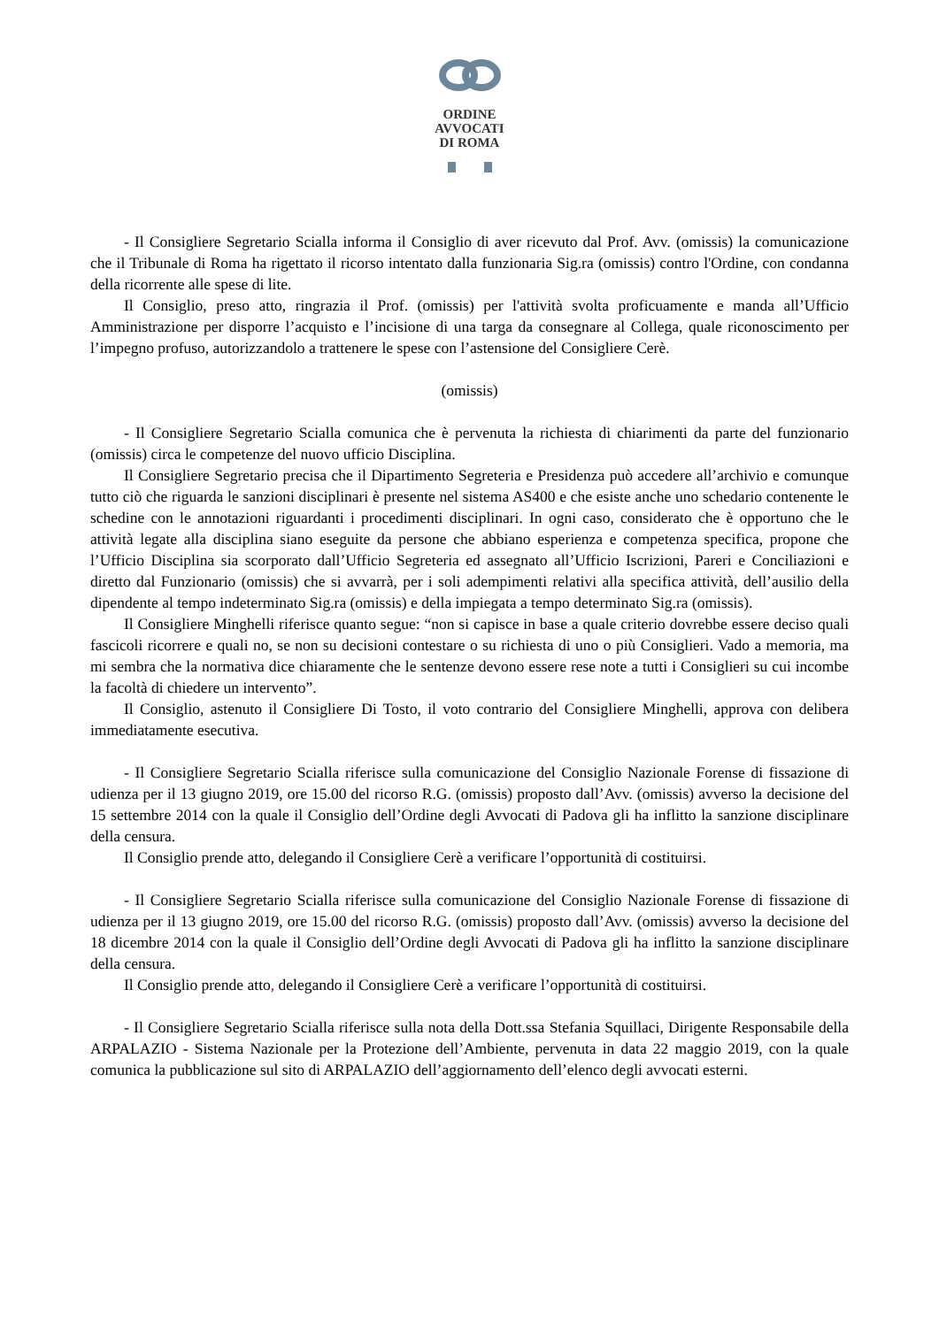ORDINE
AVVOCATI
DI ROMA
- Il Consigliere Segretario Scialla informa il Consiglio di aver ricevuto dal Prof. Avv. (omissis) la comunicazione che il Tribunale di Roma ha rigettato il ricorso intentato dalla funzionaria Sig.ra (omissis) contro l'Ordine, con condanna della ricorrente alle spese di lite.
Il Consiglio, preso atto, ringrazia il Prof. (omissis) per l'attività svolta proficuamente e manda all’Ufficio Amministrazione per disporre l’acquisto e l’incisione di una targa da consegnare al Collega, quale riconoscimento per l’impegno profuso, autorizzandolo a trattenere le spese con l’astensione del Consigliere Cerè.
(omissis)
- Il Consigliere Segretario Scialla comunica che è pervenuta la richiesta di chiarimenti da parte del funzionario (omissis) circa le competenze del nuovo ufficio Disciplina.
Il Consigliere Segretario precisa che il Dipartimento Segreteria e Presidenza può accedere all’archivio e comunque tutto ciò che riguarda le sanzioni disciplinari è presente nel sistema AS400 e che esiste anche uno schedario contenente le schedine con le annotazioni riguardanti i procedimenti disciplinari. In ogni caso, considerato che è opportuno che le attività legate alla disciplina siano eseguite da persone che abbiano esperienza e competenza specifica, propone che l’Ufficio Disciplina sia scorporato dall’Ufficio Segreteria ed assegnato all’Ufficio Iscrizioni, Pareri e Conciliazioni e diretto dal Funzionario (omissis) che si avvarrà, per i soli adempimenti relativi alla specifica attività, dell’ausilio della dipendente al tempo indeterminato Sig.ra (omissis) e della impiegata a tempo determinato Sig.ra (omissis).
Il Consigliere Minghelli riferisce quanto segue: “non si capisce in base a quale criterio dovrebbe essere deciso quali fascicoli ricorrere e quali no, se non su decisioni contestare o su richiesta di uno o più Consiglieri. Vado a memoria, ma mi sembra che la normativa dice chiaramente che le sentenze devono essere rese note a tutti i Consiglieri su cui incombe la facoltà di chiedere un intervento”.
Il Consiglio, astenuto il Consigliere Di Tosto, il voto contrario del Consigliere Minghelli, approva con delibera immediatamente esecutiva.
- Il Consigliere Segretario Scialla riferisce sulla comunicazione del Consiglio Nazionale Forense di fissazione di udienza per il 13 giugno 2019, ore 15.00 del ricorso R.G. (omissis) proposto dall’Avv. (omissis) avverso la decisione del 15 settembre 2014 con la quale il Consiglio dell’Ordine degli Avvocati di Padova gli ha inflitto la sanzione disciplinare della censura.
Il Consiglio prende atto, delegando il Consigliere Cerè a verificare l’opportunità di costituirsi.
- Il Consigliere Segretario Scialla riferisce sulla comunicazione del Consiglio Nazionale Forense di fissazione di udienza per il 13 giugno 2019, ore 15.00 del ricorso R.G. (omissis) proposto dall’Avv. (omissis) avverso la decisione del 18 dicembre 2014 con la quale il Consiglio dell’Ordine degli Avvocati di Padova gli ha inflitto la sanzione disciplinare della censura.
Il Consiglio prende atto, delegando il Consigliere Cerè a verificare l’opportunità di costituirsi.
- Il Consigliere Segretario Scialla riferisce sulla nota della Dott.ssa Stefania Squillaci, Dirigente Responsabile della ARPALAZIO - Sistema Nazionale per la Protezione dell’Ambiente, pervenuta in data 22 maggio 2019, con la quale comunica la pubblicazione sul sito di ARPALAZIO dell’aggiornamento dell’elenco degli avvocati esterni.